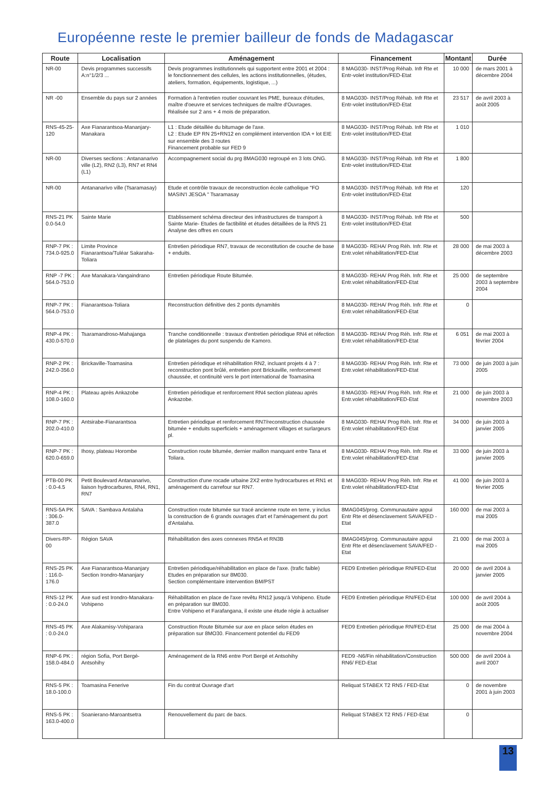Européenne reste le premier bailleur de fonds de Madagascar
| Route | Localisation | Aménagement | Financement | Montant | Durée |
| --- | --- | --- | --- | --- | --- |
| NR-00 | Devis programmes successifs A:n°1/2/3 ... | Devis programmes institutionnels qui supportent entre 2001 et 2004 : le fonctionnement des cellules, les actions institutionnelles, (études, ateliers, formation, équipements, logistique, ...) | 8 MAG030- INST/Prog Réhab. Infr Rte et Entr-volet institution/FED-Etat | 10 000 | de mars 2001 à décembre 2004 |
| NR -00 | Ensemble du pays sur 2 années | Formation à l'entretien routier couvrant les PME, bureaux d'études, maître d'oeuvre et services techniques de maître d'Ouvrages. Réalisée sur 2 ans + 4 mois de préparation. | 8 MAG030- INST/Prog Réhab. Infr Rte et Entr-volet institution/FED-Etat | 23 517 | de avril 2003 à août 2005 |
| RNS-45-25-120 | Axe Fianarantsoa-Mananjary-Manakara | L1 : Etude détaillée du bitumage de l'axe. L2 : Etude EP RN 25+RN12 en complément intervention IDA + lot EIE sur ensemble des 3 routes Financement probable sur FED 9 | 8 MAG030- INST/Prog Réhab. Infr Rte et Entr-volet institution/FED-Etat | 1 010 | |
| NR-00 | Diverses sections : Antananarivo ville (L2), RN2 (L3), RN7 et RN4 (L1) | Accompagnement social du prg 8MAG030 regroupé en 3 lots ONG. | 8 MAG030- INST/Prog Réhab. Infr Rte et Entr-volet institution/FED-Etat | 1 800 | |
| NR-00 | Antananarivo ville (Tsaramasay) | Etude et contrôle travaux de reconstruction école catholique "FO MASIN'I JESOA " Tsaramasay | 8 MAG030- INST/Prog Réhab. Infr Rte et Entr-volet institution/FED-Etat | 120 | |
| RNS-21 PK 0.0-54.0 | Sainte Marie | Etablissement schéma directeur des infrastructures de transport à Sainte Marie- Etudes de factibilité et études détaillées de la RNS 21 Analyse des offres en cours | 8 MAG030- INST/Prog Réhab. Infr Rte et Entr-volet institution/FED-Etat | 500 | |
| RNP-7 PK : 734.0-925.0 | Limite Province Fianarantsoa/Tuléar Sakaraha-Toliara | Entretien périodique RN7, travaux de reconstitution de couche de base + enduits. | 8 MAG030- REHA/ Prog Réh. Infr. Rte et Entr.volet réhabilitation/FED-Etat | 28 000 | de mai 2003 à décembre 2003 |
| RNP -7 PK : 564.0-753.0 | Axe Manakara-Vangaindrano | Entretien périodique Route Bitumée. | 8 MAG030- REHA/ Prog Réh. Infr. Rte et Entr.volet réhabilitation/FED-Etat | 25 000 | de septembre 2003 à septembre 2004 |
| RNP-7 PK : 564.0-753.0 | Fianarantsoa-Toliara | Reconstruction définitive des 2 ponts dynamités | 8 MAG030- REHA/ Prog Réh. Infr. Rte et Entr.volet réhabilitation/FED-Etat | 0 | |
| RNP-4 PK : 430.0-570.0 | Tsaramandroso-Mahajanga | Tranche conditionnelle : travaux d'entretien périodique RN4 et réfection de platelages du pont suspendu de Kamoro. | 8 MAG030- REHA/ Prog Réh. Infr. Rte et Entr.volet réhabilitation/FED-Etat | 6 051 | de mai 2003 à février 2004 |
| RNP-2 PK : 242.0-356.0 | Brickaville-Toamasina | Entretien périodique et réhabilitation RN2, incluant projets 4 à 7 : reconstruction pont brûlé, entretien pont Brickaville, renforcement chaussée, et continuité vers le port international de Toamasina | 8 MAG030- REHA/ Prog Réh. Infr. Rte et Entr.volet réhabilitation/FED-Etat | 73 000 | de juin 2003 à juin 2005 |
| RNP-4 PK : 108.0-160.0 | Plateau après Ankazobe | Entretien périodique et renforcement RN4 section plateau après Ankazobe. | 8 MAG030- REHA/ Prog Réh. Infr. Rte et Entr.volet réhabilitation/FED-Etat | 21 000 | de juin 2003 à novembre 2003 |
| RNP-7 PK : 202.0-410.0 | Antsirabe-Fianarantsoa | Entretien périodique et renforcement RN7/reconstruction chaussée bitumée + enduits superficiels + aménagement villages et surlargeurs pl. | 8 MAG030- REHA/ Prog Réh. Infr. Rte et Entr.volet réhabilitation/FED-Etat | 34 000 | de juin 2003 à janvier 2005 |
| RNP-7 PK : 620.0-659.0 | Ihosy, plateau Horombe | Construction route bitumée, dernier maillon manquant entre Tana et Toliara. | 8 MAG030- REHA/ Prog Réh. Infr. Rte et Entr.volet réhabilitation/FED-Etat | 33 000 | de juin 2003 à janvier 2005 |
| PTB-00 PK : 0.0-4.5 | Petit Boulevard Antananarivo, liaison hydrocarbures, RN4, RN1, RN7 | Construction d'une rocade urbaine 2X2 entre hydrocarbures et RN1 et aménagement du carrefour sur RN7. | 8 MAG030- REHA/ Prog Réh. Infr. Rte et Entr.volet réhabilitation/FED-Etat | 41 000 | de juin 2003 à février 2005 |
| RNS-5A PK : 306.0-387.0 | SAVA : Sambava Antalaha | Construction route bitumée sur tracé ancienne route en terre, y inclus la construction de 6 grands ouvrages d'art et l'aménagement du port d'Antalaha. | 8MAG045/prog. Communautaire appui Entr Rte et désenclavement SAVA/FED -Etat | 160 000 | de mai 2003 à mai 2005 |
| Divers-RP-00 | Région SAVA | Réhabilitation des axes connexes RN5A et RN3B | 8MAG045/prog. Communautaire appui Entr Rte et désenclavement SAVA/FED -Etat | 21 000 | de mai 2003 à mai 2005 |
| RNS-25 PK : 116.0-176.0 | Axe Fianarantsoa-Mananjary Section Irondro-Mananjary | Entretien périodique/réhabilitation en place de l'axe. (trafic faible) Etudes en préparation sur 8M030. Section complémentaire intervention BM/PST | FED9 Entretien périodique RN/FED-Etat | 20 000 | de avril 2004 à janvier 2005 |
| RNS-12 PK : 0.0-24.0 | Axe sud est Irondro-Manakara-Vohipeno | Réhabilitation en place de l'axe revêtu RN12 jusqu'à Vohipeno. Etude en préparation sur 8M030. Entre Vohipeno et Farafangana, il existe une étude régie à actualiser | FED9 Entretien périodique RN/FED-Etat | 100 000 | de avril 2004 à août 2005 |
| RNS-45 PK : 0.0-24.0 | Axe Alakamisy-Vohiparara | Construction Route Bitumée sur axe en place selon études en préparation sur 8MO30. Financement potentiel du FED9 | FED9 Entretien périodique RN/FED-Etat | 25 000 | de mai 2004 à novembre 2004 |
| RNP-6 PK : 158.0-484.0 | région Sofia, Port Bergé-Antsohihy | Aménagement de la RN6 entre Port Bergé et Antsohihy | FED9 -N6/Fin réhabilitation/Construction RN6/ FED-Etat | 500 000 | de avril 2004 à avril 2007 |
| RNS-5 PK : 18.0-100.0 | Toamasina Fenerive | Fin du contrat Ouvrage d'art | Reliquat STABEX T2 RN5 / FED-Etat | 0 | de novembre 2001 à juin 2003 |
| RNS-5 PK : 163.0-400.0 | Soanierano-Maroantsetra | Renouvellement du parc de bacs. | Reliquat STABEX T2 RN5 / FED-Etat | 0 | |
13